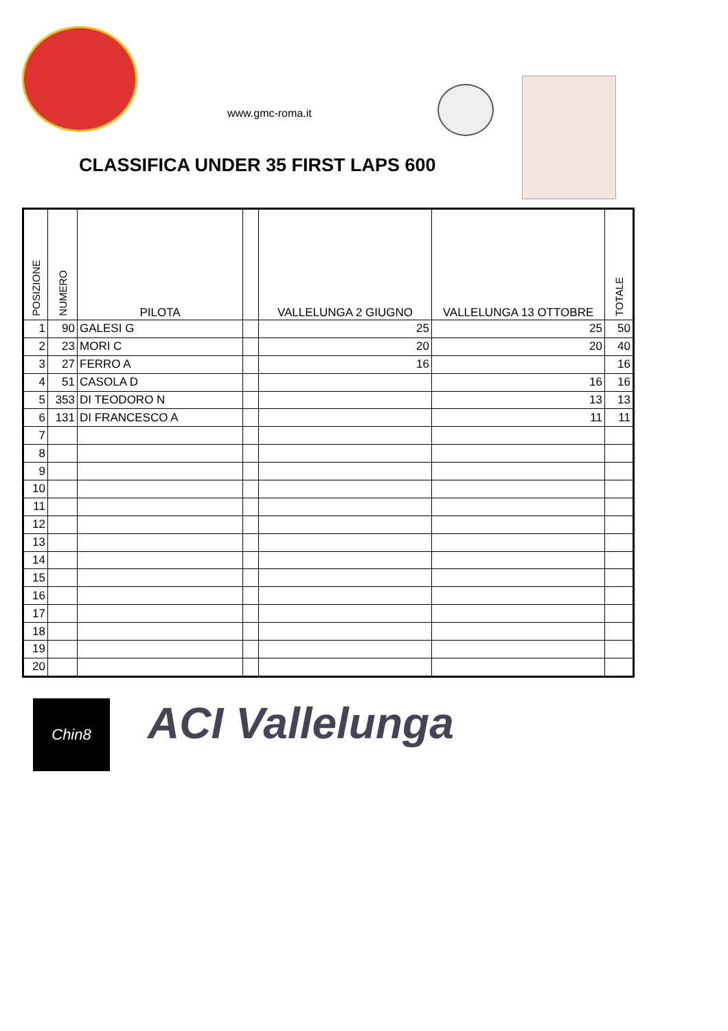www.gmc-roma.it
CLASSIFICA UNDER 35 FIRST LAPS 600
| POSIZIONE | NUMERO | PILOTA | | VALLELUNGA 2 GIUGNO | VALLELUNGA 13 OTTOBRE | TOTALE |
| --- | --- | --- | --- | --- | --- | --- |
| 1 | 90 | GALESI G | | 25 | 25 | 50 |
| 2 | 23 | MORI C | | 20 | 20 | 40 |
| 3 | 27 | FERRO A | | 16 | | 16 |
| 4 | 51 | CASOLA D | | | 16 | 16 |
| 5 | 353 | DI TEODORO N | | | 13 | 13 |
| 6 | 131 | DI FRANCESCO A | | | 11 | 11 |
| 7 | | | | | | |
| 8 | | | | | | |
| 9 | | | | | | |
| 10 | | | | | | |
| 11 | | | | | | |
| 12 | | | | | | |
| 13 | | | | | | |
| 14 | | | | | | |
| 15 | | | | | | |
| 16 | | | | | | |
| 17 | | | | | | |
| 18 | | | | | | |
| 19 | | | | | | |
| 20 | | | | | | |
Chin8 ACI Vallelunga